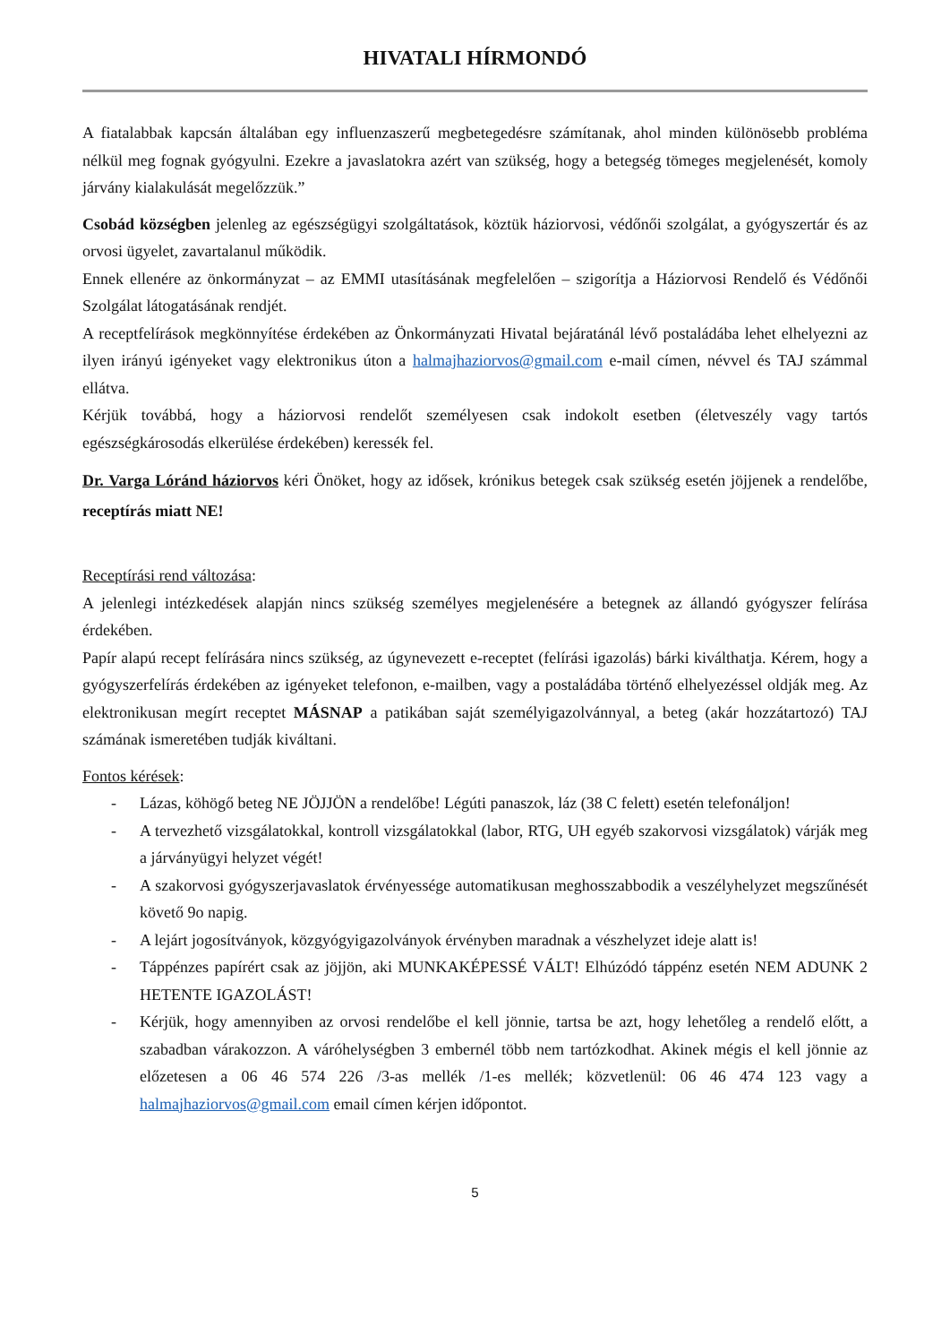HIVATALI HÍRMONDÓ
A fiatalabbak kapcsán általában egy influenzaszerű megbetegedésre számítanak, ahol minden különösebb probléma nélkül meg fognak gyógyulni. Ezekre a javaslatokra azért van szükség, hogy a betegség tömeges megjelenését, komoly járvány kialakulását megelőzzük.”
Csobád községben jelenleg az egészségügyi szolgáltatások, köztük háziorvosi, védőnői szolgálat, a gyógyszertár és az orvosi ügyelet, zavartalanul működik.
Ennek ellenére az önkormányzat – az EMMI utasításának megfelelően – szigorítja a Háziorvosi Rendelő és Védőnői Szolgálat látogatásának rendjét.
A receptfelírások megkönnyítése érdekében az Önkormányzati Hivatal bejáratánál lévő postaládába lehet elhelyezni az ilyen irányú igényeket vagy elektronikus úton a halmajhaziorvos@gmail.com e-mail címen, névvel és TAJ számmal ellátva.
Kérjük továbbá, hogy a háziorvosi rendelőt személyesen csak indokolt esetben (életveszély vagy tartós egészségkárosodás elkerülése érdekében) keressék fel.
Dr. Varga Lóránd háziorvos kéri Önöket, hogy az idősek, krónikus betegek csak szükség esetén jöjjenek a rendelőbe, receptírás miatt NE!
Receptírási rend változása:
A jelenlegi intézkedések alapján nincs szükség személyes megjelenésére a betegnek az állandó gyógyszer felírása érdekében.
Papír alapú recept felírására nincs szükség, az úgynevezett e-receptet (felírási igazolás) bárki kiválthatja. Kérem, hogy a gyógyszerfelírás érdekében az igényeket telefonon, e-mailben, vagy a postaládába történő elhelyezéssel oldják meg. Az elektronikusan megírt receptet MÁSNAP a patikában saját személyigazolvánnyal, a beteg (akár hozzátartozó) TAJ számának ismeretében tudják kiváltani.
Fontos kérések:
- Lázas, köhögő beteg NE JÖJJÖN a rendelőbe! Légúti panaszok, láz (38 C felett) esetén telefonáljon!
- A tervezhető vizsgálatokkal, kontroll vizsgálatokkal (labor, RTG, UH egyéb szakorvosi vizsgálatok) várják meg a járványügyi helyzet végét!
- A szakorvosi gyógyszerjavaslatok érvényessége automatikusan meghosszabbodik a veszélyhelyzet megszűnését követő 9o napig.
- A lejárt jogosítványok, közgyógyigazolványok érvényben maradnak a vészhelyzet ideje alatt is!
- Táppénzes papírért csak az jöjjön, aki MUNKAKÉPESSÉ VÁLT! Elhúzódó táppénz esetén NEM ADUNK 2 HETENTE IGAZOLÁST!
- Kérjük, hogy amennyiben az orvosi rendelőbe el kell jönnie, tartsa be azt, hogy lehetőleg a rendelő előtt, a szabadban várakozzon. A váróhelységben 3 embernél több nem tartózkodhat. Akinek mégis el kell jönnie az előzetesen a 06 46 574 226 /3-as mellék /1-es mellék; közvetlenül: 06 46 474 123 vagy a halmajhaziorvos@gmail.com email címen kérjen időpontot.
5